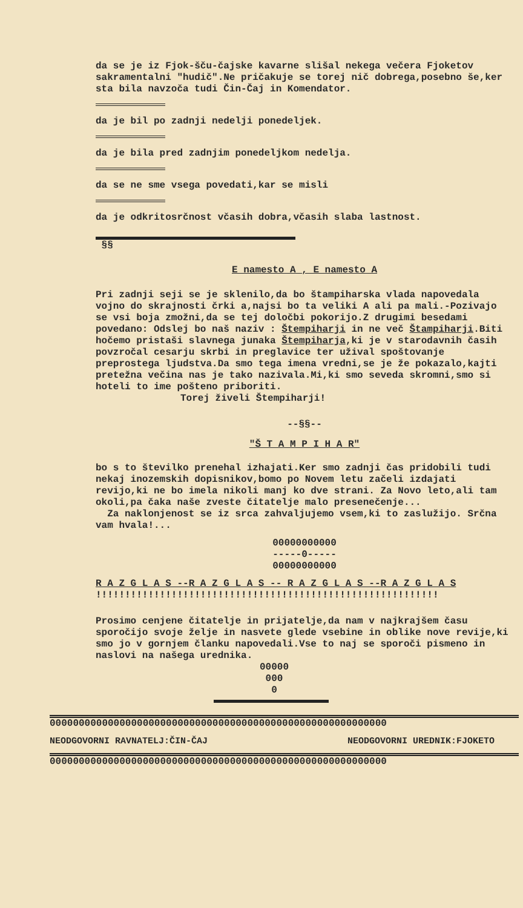da se je iz Fjok-šču-čajske kavarne slišal nekega večera Fjoketov sakramentalni "hudič".Ne pričakuje se torej nič dobrega,posebno še,ker sta bila navzoča tudi Čin-Čaj in Komendator.
da je bil po zadnji nedelji ponedeljek.
da je bila pred zadnjim ponedeljkom nedelja.
da se ne sme vsega povedati,kar se misli
da je odkritosrčnost včasih dobra,včasih slaba lastnost.
§§
E namesto A , E namesto A
Pri zadnji seji se je sklenilo,da bo štampiharska vlada napovedala vojno do skrajnosti črki a,najsi bo ta veliki A ali pa mali.-Pozivajo se vsi boja zmožni,da se tej določbi pokorijo.Z drugimi besedami povedano: Odslej bo naš naziv : Štempiharji in ne več Štampiharji.Biti hočemo pristaši slavnega junaka Štempiharja,ki je v starodavnih časih povzročal cesarju skrbi in preglavice ter užival spoštovanje preprostega ljudstva.Da smo tega imena vredni,se je že pokazalo,kajti pretežna večina nas je tako nazivala.Mi,ki smo seveda skromni,smo si hoteli to ime pošteno priboriti.
Torej živeli Štempiharji!
--§§--
"Š T A M P I H A R"
bo s to številko prenehal izhajati.Ker smo zadnji čas pridobili tudi nekaj inozemskih dopisnikov,bomo po Novem letu začeli izdajati revijo,ki ne bo imela nikoli manj ko dve strani. Za Novo leto,ali tam okoli,pa čaka naše zveste čitatelje malo presenečenje...
Za naklonjenost se iz srca zahvaljujemo vsem,ki to zaslužijo. Srčna vam hvala!...
00000000000
-----0-----
00000000000
R A Z G L A S --R A Z G L A S -- R A Z G L A S --R A Z G L A S
!!!!!!!!!!!!!!!!!!!!!!!!!!!!!!!!!!!!!!!!!!!!!!!!!!!!!!!!!!!
Prosimo cenjene čitatelje in prijatelje,da nam v najkrajšem času sporočijo svoje želje in nasvete glede vsebine in oblike nove revije,ki smo jo v gornjem članku napovedali.Vse to naj se sporoči pismeno in naslovi na našega urednika.
00000
000
0
0000000000000000000000000000000000000000000000000000000000
NEODGOVORNI RAVNATELJ:ČIN-ČAJ NEODGOVORNI UREDNIK:FJOKETO
0000000000000000000000000000000000000000000000000000000000